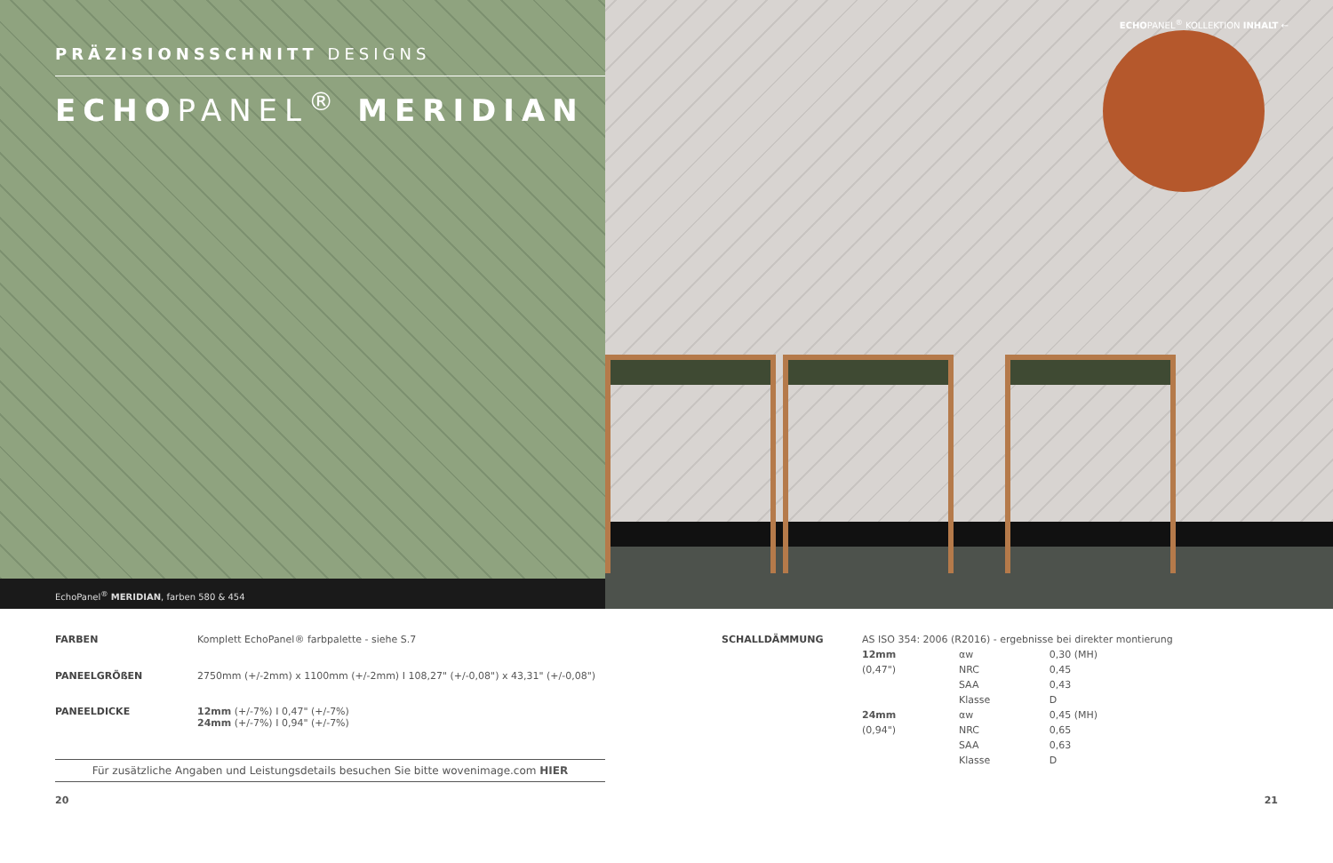PRÄZISIONSSCHNITT DESIGNS
ECHOPANEL<sup>®</sup> MERIDIAN
EchoPanel<sup>®</sup> MERIDIAN, farben 580 & 454
ECHOPANEL<sup>®</sup> KOLLEKTION INHALT ←
| FARBEN | Komplett EchoPanel® farbpalette - siehe S.7 |
| PANEELGRÖßEN | 2750mm (+/-2mm) x 1100mm (+/-2mm) I 108,27" (+/-0,08") x 43,31" (+/-0,08") |
| PANEELDICKE | 12mm (+/-7%) I 0,47" (+/-7%) 24mm (+/-7%) I 0,94" (+/-7%) |
| SCHALLDÄMMUNG | AS ISO 354: 2006 (R2016) - ergebnisse bei direkter montierung | | |
| | 12mm | αw | 0,30 (MH) |
| | (0,47") | NRC | 0,45 |
| | | SAA | 0,43 |
| | | Klasse | D |
| | 24mm | αw | 0,45 (MH) |
| | (0,94") | NRC | 0,65 |
| | | SAA | 0,63 |
| | | Klasse | D |
Für zusätzliche Angaben und Leistungsdetails besuchen Sie bitte wovenimage.com HIER
20 21